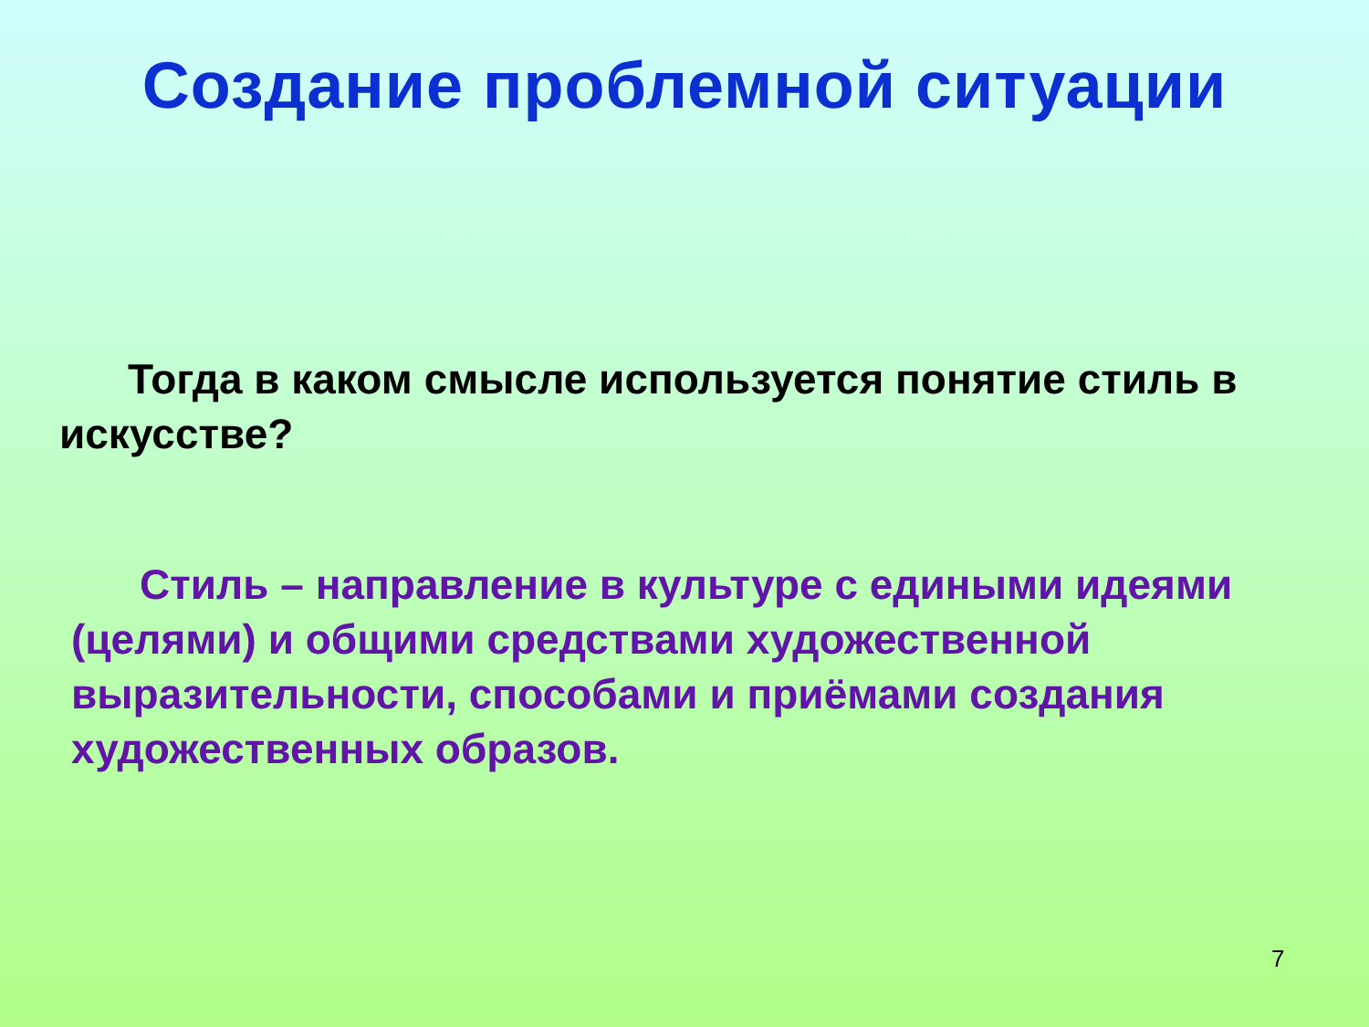Создание проблемной ситуации
Тогда в каком смысле используется понятие стиль в искусстве?
Стиль – направление в культуре с едиными идеями (целями) и общими средствами художественной выразительности, способами и приёмами создания художественных образов.
7